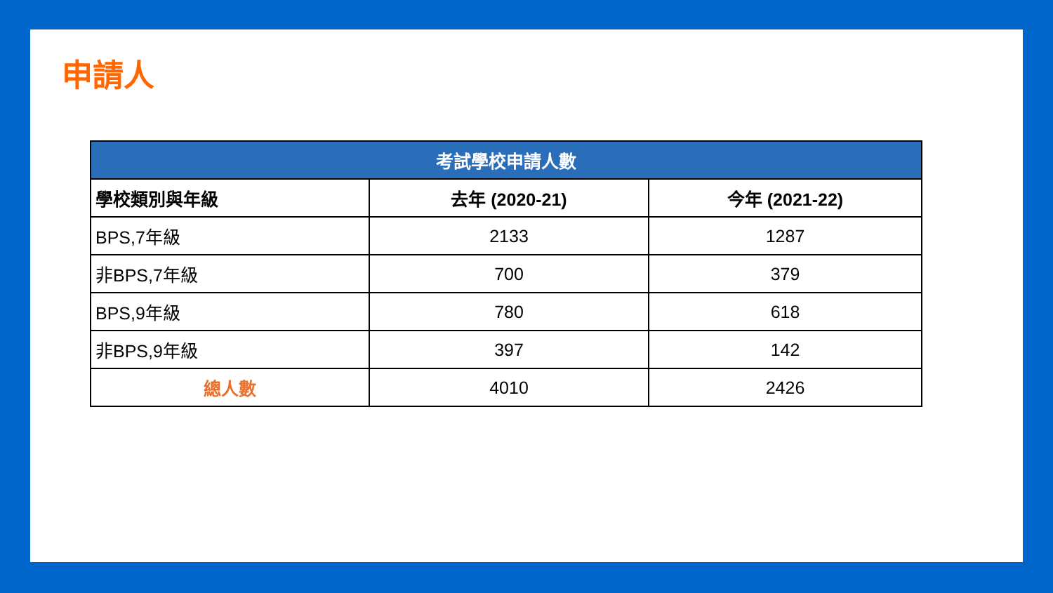申請人
| 考試學校申請人數 | | |
| --- | --- | --- |
| 學校類別與年級 | 去年 (2020-21) | 今年 (2021-22) |
| BPS,7年級 | 2133 | 1287 |
| 非BPS,7年級 | 700 | 379 |
| BPS,9年級 | 780 | 618 |
| 非BPS,9年級 | 397 | 142 |
| 總人數 | 4010 | 2426 |